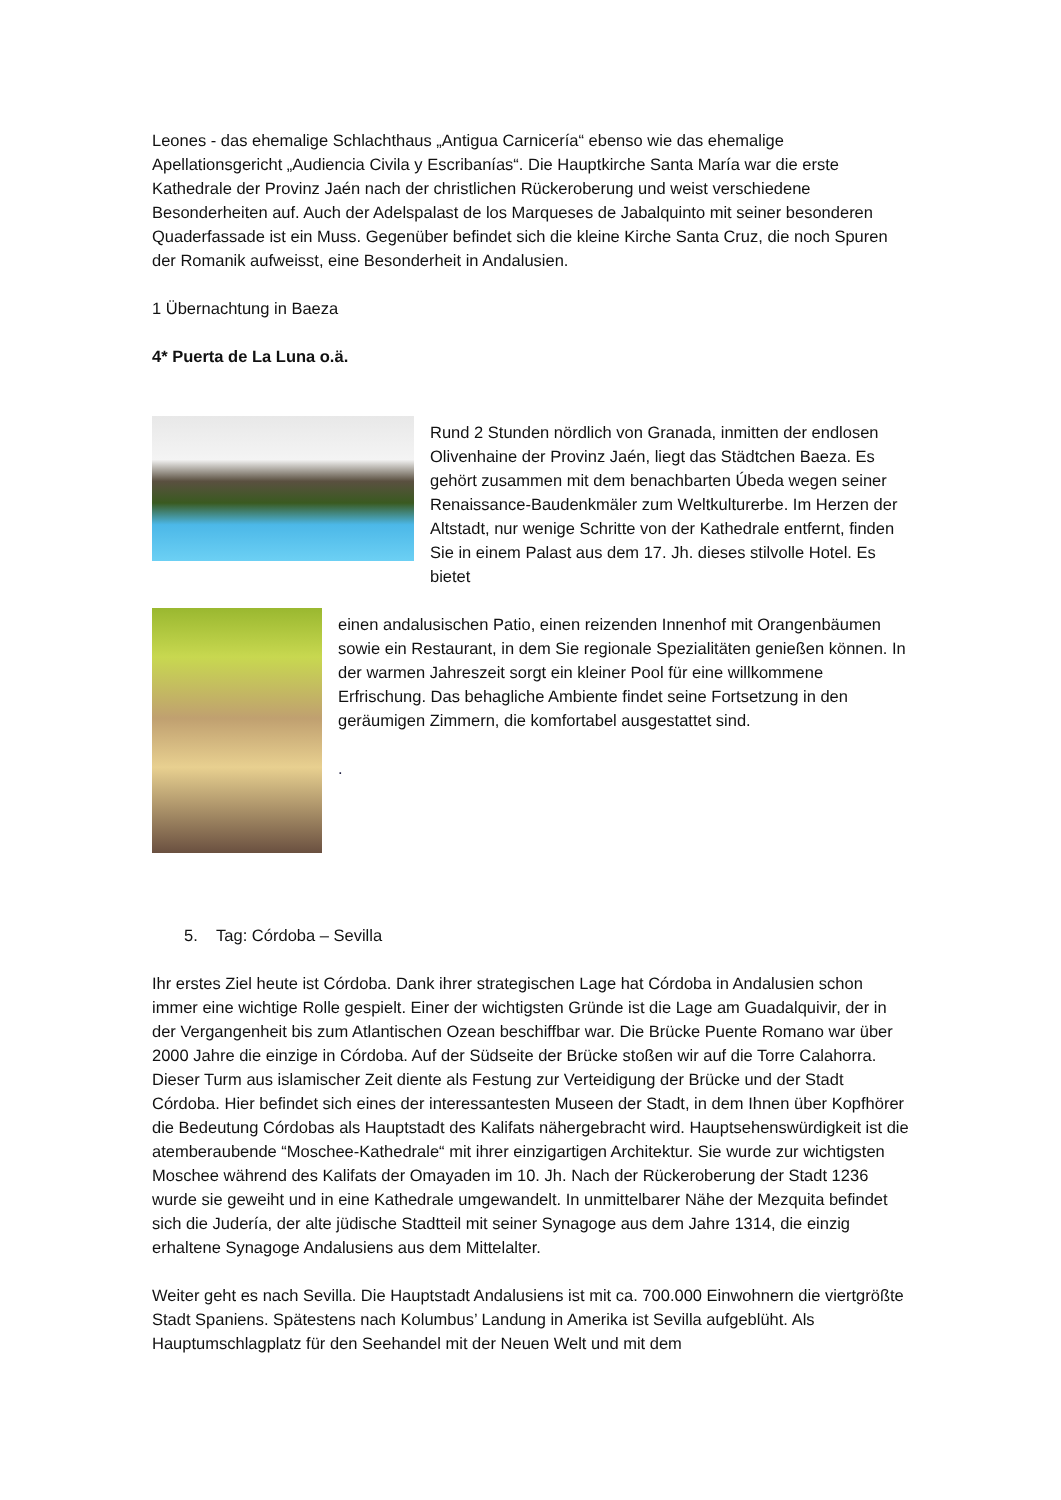Leones - das ehemalige Schlachthaus „Antigua Carnicería“ ebenso wie das ehemalige Apellationsgericht „Audiencia Civila y Escribanías“. Die Hauptkirche Santa María war die erste Kathedrale der Provinz Jaén nach der christlichen Rückeroberung und weist verschiedene Besonderheiten auf. Auch der Adelspalast de los Marqueses de Jabalquinto mit seiner besonderen Quaderfassade ist ein Muss. Gegenüber befindet sich die kleine Kirche Santa Cruz, die noch Spuren der Romanik aufweisst, eine Besonderheit in Andalusien.
1 Übernachtung in Baeza
4* Puerta de La Luna o.ä.
Rund 2 Stunden nördlich von Granada, inmitten der endlosen Olivenhaine der Provinz Jaén, liegt das Städtchen Baeza. Es gehört zusammen mit dem benachbarten Úbeda wegen seiner Renaissance-Baudenkmäler zum Weltkulturerbe. Im Herzen der Altstadt, nur wenige Schritte von der Kathedrale entfernt, finden Sie in einem Palast aus dem 17. Jh. dieses stilvolle Hotel. Es bietet
einen andalusischen Patio, einen reizenden Innenhof mit Orangenbäumen sowie ein Restaurant, in dem Sie regionale Spezialitäten genießen können. In der warmen Jahreszeit sorgt ein kleiner Pool für eine willkommene Erfrischung. Das behagliche Ambiente findet seine Fortsetzung in den geräumigen Zimmern, die komfortabel ausgestattet sind.
.
5. Tag: Córdoba – Sevilla
Ihr erstes Ziel heute ist Córdoba. Dank ihrer strategischen Lage hat Córdoba in Andalusien schon immer eine wichtige Rolle gespielt. Einer der wichtigsten Gründe ist die Lage am Guadalquivir, der in der Vergangenheit bis zum Atlantischen Ozean beschiffbar war. Die Brücke Puente Romano war über 2000 Jahre die einzige in Córdoba. Auf der Südseite der Brücke stoßen wir auf die Torre Calahorra. Dieser Turm aus islamischer Zeit diente als Festung zur Verteidigung der Brücke und der Stadt Córdoba. Hier befindet sich eines der interessantesten Museen der Stadt, in dem Ihnen über Kopfhörer die Bedeutung Córdobas als Hauptstadt des Kalifats nähergebracht wird. Hauptsehenswürdigkeit ist die atemberaubende “Moschee-Kathedrale“ mit ihrer einzigartigen Architektur. Sie wurde zur wichtigsten Moschee während des Kalifats der Omayaden im 10. Jh. Nach der Rückeroberung der Stadt 1236 wurde sie geweiht und in eine Kathedrale umgewandelt. In unmittelbarer Nähe der Mezquita befindet sich die Judería, der alte jüdische Stadtteil mit seiner Synagoge aus dem Jahre 1314, die einzig erhaltene Synagoge Andalusiens aus dem Mittelalter.
Weiter geht es nach Sevilla. Die Hauptstadt Andalusiens ist mit ca. 700.000 Einwohnern die viertgrößte Stadt Spaniens. Spätestens nach Kolumbus’ Landung in Amerika ist Sevilla aufgeblüht. Als Hauptumschlagplatz für den Seehandel mit der Neuen Welt und mit dem